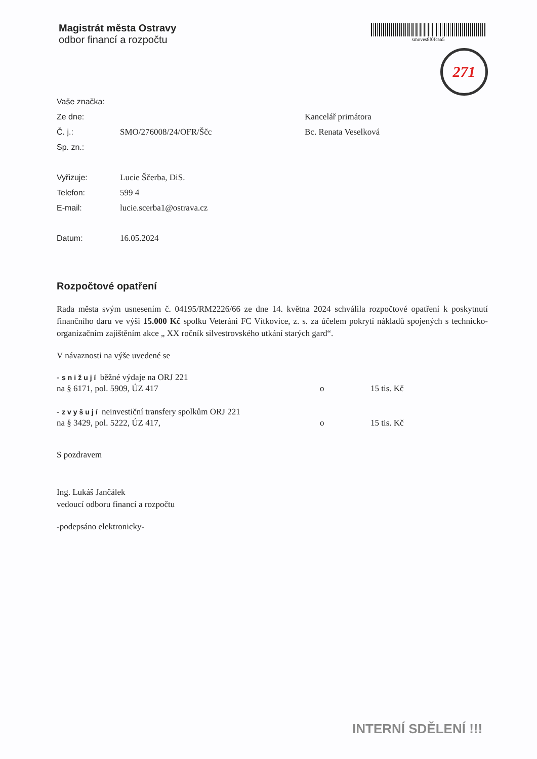Magistrát města Ostravy
odbor financí a rozpočtu
smoves8f0fcaa5
271
Vaše značka:
Ze dne: Kancelář primátora
Č. j.: SMO/276008/24/OFR/Ščc Bc. Renata Veselková
Sp. zn.:
Vyřizuje: Lucie Ščerba, DiS.
Telefon: 599 4
E-mail: lucie.scerba1@ostrava.cz
Datum: 16.05.2024
Rozpočtové opatření
Rada města svým usnesením č. 04195/RM2226/66 ze dne 14. května 2024 schválila rozpočtové opatření k poskytnutí finančního daru ve výši 15.000 Kč spolku Veteráni FC Vítkovice, z. s. za účelem pokrytí nákladů spojených s technicko-organizačním zajištěním akce „ XX ročník silvestrovského utkání starých gard“.
V návaznosti na výše uvedené se
- snižují běžné výdaje na ORJ 221
na § 6171, pol. 5909, ÚZ 417
o 15 tis. Kč
- zvyšují neinvestiční transfery spolkům ORJ 221
na § 3429, pol. 5222, ÚZ 417,
o 15 tis. Kč
S pozdravem
Ing. Lukáš Jančálek
vedoucí odboru financí a rozpočtu
-podepsáno elektronicky-
INTERNÍ SDĚLENÍ !!!